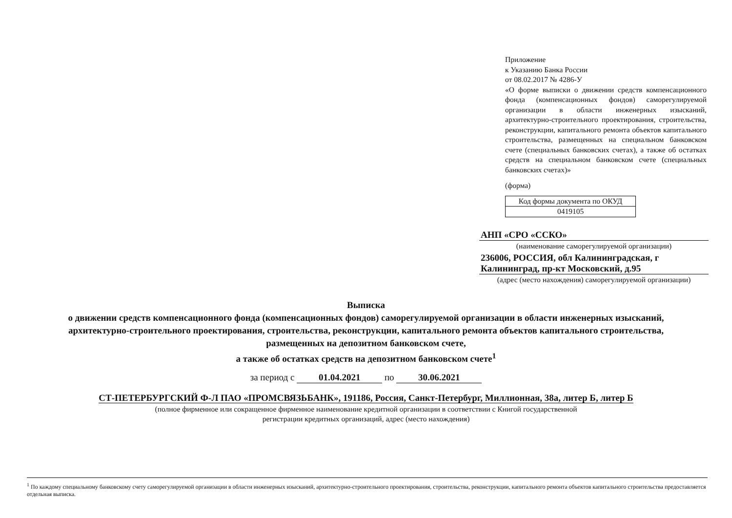Приложение
к Указанию Банка России
от 08.02.2017 № 4286-У
«О форме выписки о движении средств компенсационного фонда (компенсационных фондов) саморегулируемой организации в области инженерных изысканий, архитектурно-строительного проектирования, строительства, реконструкции, капитального ремонта объектов капитального строительства, размещенных на специальном банковском счете (специальных банковских счетах), а также об остатках средств на специальном банковском счете (специальных банковских счетах)»
(форма)
| Код формы документа по ОКУД |
| 0419105 |
АНП «СРО «ССКО»
(наименование саморегулируемой организации)
236006, РОССИЯ, обл Калининградская, г Калининград, пр-кт Московский, д.95
(адрес (место нахождения) саморегулируемой организации)
Выписка
о движении средств компенсационного фонда (компенсационных фондов) саморегулируемой организации в области инженерных изысканий, архитектурно-строительного проектирования, строительства, реконструкции, капитального ремонта объектов капитального строительства, размещенных на депозитном банковском счете,
а также об остатках средств на депозитном банковском счете<sup>1</sup>
за период с 01.04.2021 по 30.06.2021
СТ-ПЕТЕРБУРГСКИЙ Ф-Л ПАО «ПРОМСВЯЗЬБАНК», 191186, Россия, Санкт-Петербург, Миллионная, 38а, литер Б, литер Б
(полное фирменное или сокращенное фирменное наименование кредитной организации в соответствии с Книгой государственной
регистрации кредитных организаций, адрес (место нахождения)
<sup>1</sup> По каждому специальному банковскому счету саморегулируемой организации в области инженерных изысканий, архитектурно-строительного проектирования, строительства, реконструкции, капитального ремонта объектов капитального строительства предоставляется отдельная выписка.